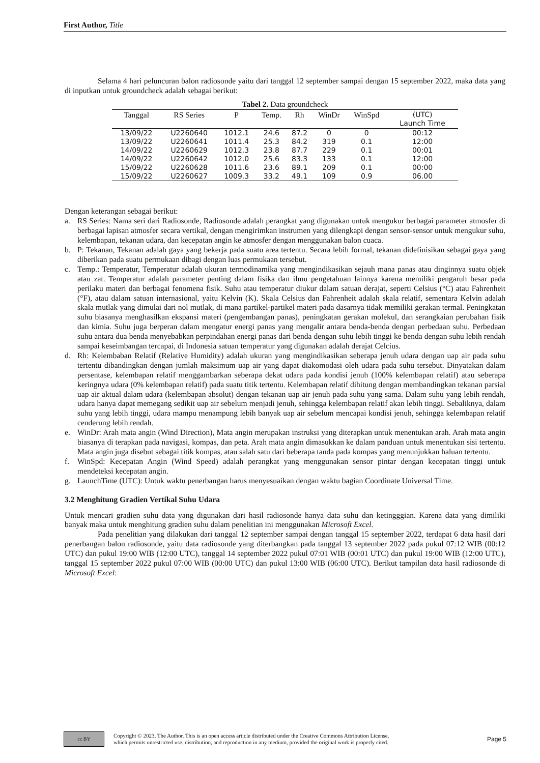First Author, Title
Selama 4 hari peluncuran balon radiosonde yaitu dari tanggal 12 september sampai dengan 15 september 2022, maka data yang di inputkan untuk groundcheck adalah sebagai berikut:
Tabel 2. Data groundcheck
| Tanggal | RS Series | P | Temp. | Rh | WinDr | WinSpd | (UTC) Launch Time |
| --- | --- | --- | --- | --- | --- | --- | --- |
| 13/09/22 | U2260640 | 1012.1 | 24.6 | 87.2 | 0 | 0 | 00:12 |
| 13/09/22 | U2260641 | 1011.4 | 25.3 | 84.2 | 319 | 0.1 | 12:00 |
| 14/09/22 | U2260629 | 1012.3 | 23.8 | 87.7 | 229 | 0.1 | 00:01 |
| 14/09/22 | U2260642 | 1012.0 | 25.6 | 83.3 | 133 | 0.1 | 12:00 |
| 15/09/22 | U2260628 | 1011.6 | 23.6 | 89.1 | 209 | 0.1 | 00:00 |
| 15/09/22 | U2260627 | 1009.3 | 33.2 | 49.1 | 109 | 0.9 | 06.00 |
Dengan keterangan sebagai berikut:
a. RS Series: Nama seri dari Radiosonde, Radiosonde adalah perangkat yang digunakan untuk mengukur berbagai parameter atmosfer di berbagai lapisan atmosfer secara vertikal, dengan mengirimkan instrumen yang dilengkapi dengan sensor-sensor untuk mengukur suhu, kelembapan, tekanan udara, dan kecepatan angin ke atmosfer dengan menggunakan balon cuaca.
b. P: Tekanan, Tekanan adalah gaya yang bekerja pada suatu area tertentu. Secara lebih formal, tekanan didefinisikan sebagai gaya yang diberikan pada suatu permukaan dibagi dengan luas permukaan tersebut.
c. Temp.: Temperatur, Temperatur adalah ukuran termodinamika yang mengindikasikan sejauh mana panas atau dinginnya suatu objek atau zat. Temperatur adalah parameter penting dalam fisika dan ilmu pengetahuan lainnya karena memiliki pengaruh besar pada perilaku materi dan berbagai fenomena fisik. Suhu atau temperatur diukur dalam satuan derajat, seperti Celsius (°C) atau Fahrenheit (°F), atau dalam satuan internasional, yaitu Kelvin (K). Skala Celsius dan Fahrenheit adalah skala relatif, sementara Kelvin adalah skala mutlak yang dimulai dari nol mutlak, di mana partikel-partikel materi pada dasarnya tidak memiliki gerakan termal. Peningkatan suhu biasanya menghasilkan ekspansi materi (pengembangan panas), peningkatan gerakan molekul, dan serangkaian perubahan fisik dan kimia. Suhu juga berperan dalam mengatur energi panas yang mengalir antara benda-benda dengan perbedaan suhu. Perbedaan suhu antara dua benda menyebabkan perpindahan energi panas dari benda dengan suhu lebih tinggi ke benda dengan suhu lebih rendah sampai keseimbangan tercapai, di Indonesia satuan temperatur yang digunakan adalah derajat Celcius.
d. Rh: Kelembaban Relatif (Relative Humidity) adalah ukuran yang mengindikasikan seberapa jenuh udara dengan uap air pada suhu tertentu dibandingkan dengan jumlah maksimum uap air yang dapat diakomodasi oleh udara pada suhu tersebut. Dinyatakan dalam persentase, kelembapan relatif menggambarkan seberapa dekat udara pada kondisi jenuh (100% kelembapan relatif) atau seberapa keringnya udara (0% kelembapan relatif) pada suatu titik tertentu. Kelembapan relatif dihitung dengan membandingkan tekanan parsial uap air aktual dalam udara (kelembapan absolut) dengan tekanan uap air jenuh pada suhu yang sama. Dalam suhu yang lebih rendah, udara hanya dapat memegang sedikit uap air sebelum menjadi jenuh, sehingga kelembapan relatif akan lebih tinggi. Sebaliknya, dalam suhu yang lebih tinggi, udara mampu menampung lebih banyak uap air sebelum mencapai kondisi jenuh, sehingga kelembapan relatif cenderung lebih rendah.
e. WinDr: Arah mata angin (Wind Direction), Mata angin merupakan instruksi yang diterapkan untuk menentukan arah. Arah mata angin biasanya di terapkan pada navigasi, kompas, dan peta. Arah mata angin dimasukkan ke dalam panduan untuk menentukan sisi tertentu. Mata angin juga disebut sebagai titik kompas, atau salah satu dari beberapa tanda pada kompas yang menunjukkan haluan tertentu.
f. WinSpd: Kecepatan Angin (Wind Speed) adalah perangkat yang menggunakan sensor pintar dengan kecepatan tinggi untuk mendeteksi kecepatan angin.
g. LaunchTime (UTC): Untuk waktu penerbangan harus menyesuaikan dengan waktu bagian Coordinate Universal Time.
3.2 Menghitung Gradien Vertikal Suhu Udara
Untuk mencari gradien suhu data yang digunakan dari hasil radiosonde hanya data suhu dan ketingggian. Karena data yang dimiliki banyak maka untuk menghitung gradien suhu dalam penelitian ini menggunakan Microsoft Excel.
Pada penelitian yang dilakukan dari tanggal 12 september sampai dengan tanggal 15 september 2022, terdapat 6 data hasil dari penerbangan balon radiosonde, yaitu data radiosonde yang diterbangkan pada tanggal 13 september 2022 pada pukul 07:12 WIB (00:12 UTC) dan pukul 19:00 WIB (12:00 UTC), tanggal 14 september 2022 pukul 07:01 WIB (00:01 UTC) dan pukul 19:00 WIB (12:00 UTC), tanggal 15 september 2022 pukul 07:00 WIB (00:00 UTC) dan pukul 13:00 WIB (06:00 UTC). Berikut tampilan data hasil radiosonde di Microsoft Excel:
cc BY
Copyright © 2023, The Author. This is an open access article distributed under the Creative Commons Attribution License,
which permits unrestricted use, distribution, and reproduction in any medium, provided the original work is properly cited.
Page 5